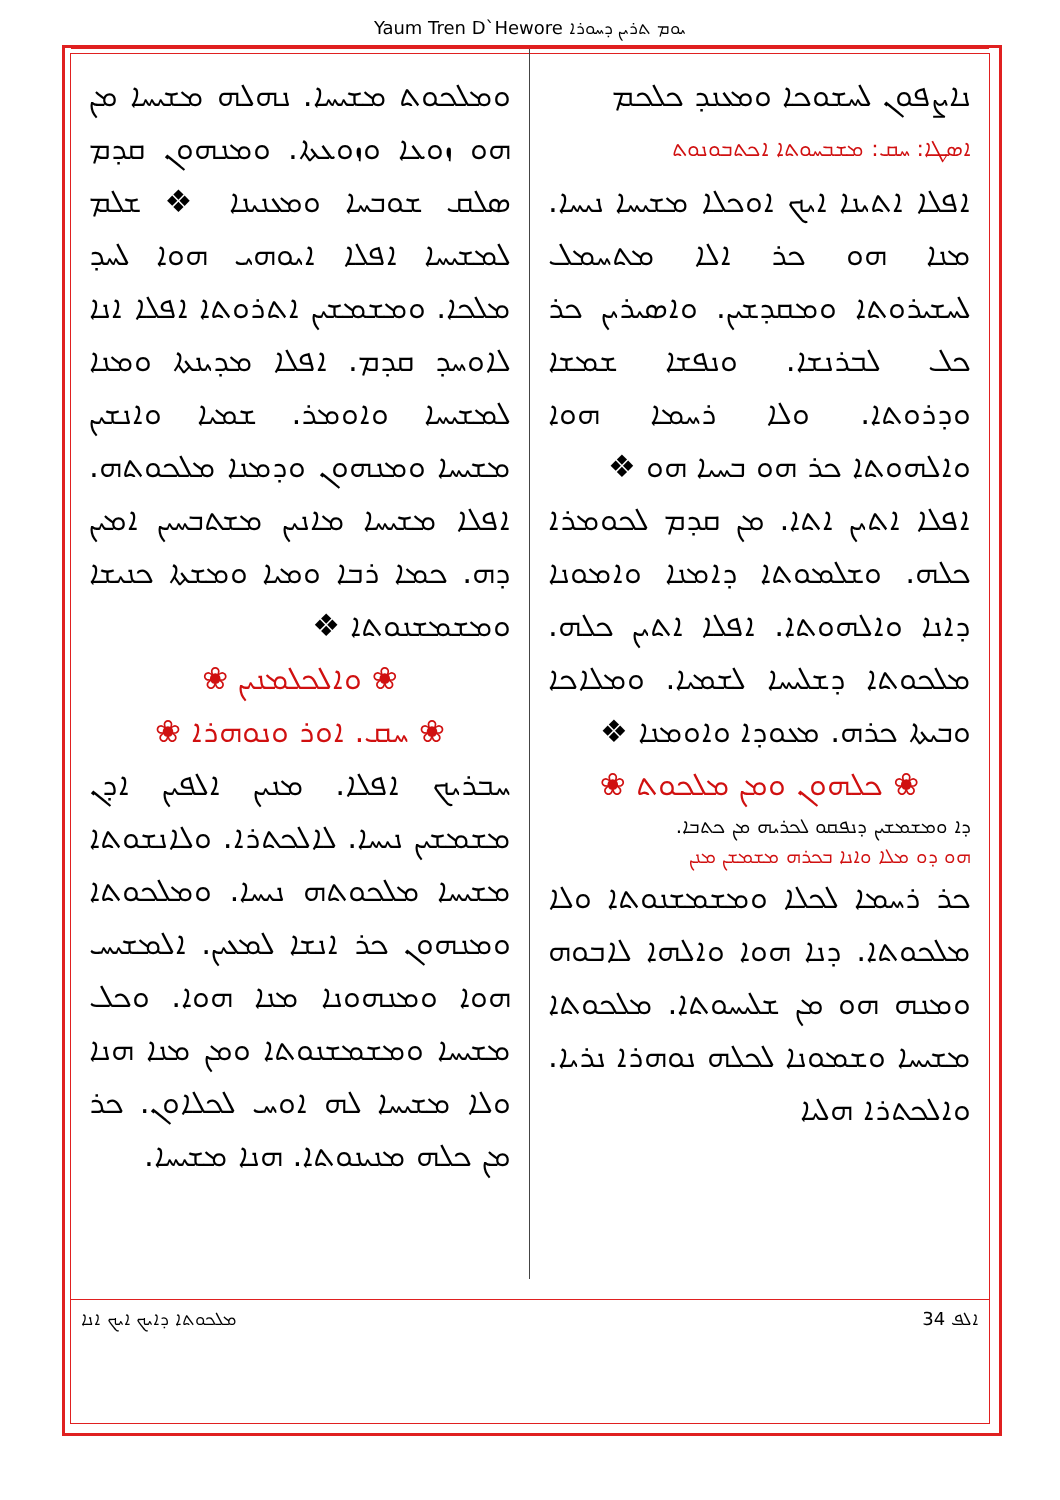Yaum Tren D`Hewore ܝܘܡ ܬܪܝܢ ܕܚܘܪܐ
ܢܐܨܦܘܢ ܠܚܫܘܟܐ ܘܡܥܢܕ ܟܠܟܡ
ܐܣܛܐ: ܚܩ: ܡܫܒܚܘܬܐ ܐܟܬܒܘܢܘܬ
ܐܦܠܐ ܐܬܝܢܐ ܐܝܟ ܐܘܟܠܐ ܡܫܝܚܐ ܢܝܚܐ. ܡܢܐ ܗܘ ܟܪ ܐܠܐ ܡܬܚܡܠ ܠܚܫܝܪܘܬܐ ܘܡܩܕܫܝܢ. ܘܐܣܝܪܝܢ ܟܪ ܟܠ ܠܒܪܢܫܐ. ܘܢܦܫܐ ܫܡܫܐ ܘܕܪܘܬܐ. ܘܠܐ ܪܚܡܐ ܗܘܐ ܘܐܠܗܘܬܐ ܟܪ ܗܘ ܒܚܝܐ ܗܘ ❖
ܐܦܠܐ ܐܬܝܢ ܐܬܐ. ܡܢ ܩܕܡ ܠܟܘܡܪܐ ܟܠܗ. ܘܫܠܡܘܬܐ ܕܐܡܢܐ ܘܐܡܘܢܐ ܕܐܢܐ ܘܐܠܗܘܬܐ. ܐܦܠܐ ܐܬܝܢ ܟܠܗ. ܡܠܟܘܬܐ ܕܫܠܝܚܐ ܠܫܡܝܐ. ܘܡܠܐܟܐ ܘܒܝܬܐ ܟܪܗ. ܡܥܘܕܐ ܘܐܘܡܢܐ ❖
❀ ܟܠܗܘܢ ܘܡܢ ܡܠܟܘܬ ❀
ܕܐ ܘܡܫܡܫܝܢ ܕܢܦܩܘ ܠܟܪܝܗ ܡܢ ܟܬܒܐ.
ܗܘ ܕܘ ܡܠܐ ܘܐܢܐ ܒܟܪܗ ܡܫܡܫܢ ܡܢܢ
ܟܪ ܪܚܡܐ ܠܟܠܐ ܘܡܫܡܫܢܘܬܐ ܘܠܐ ܡܠܟܘܬܐ. ܕܢܐ ܗܘܐ ܘܐܠܗܐ ܠܐܒܘܗ ܘܡܢܗ ܗܘ ܡܢ ܫܠܝܚܘܬܐ. ܡܠܟܘܬܐ ܡܫܝܚܐ ܘܫܡܘܢܐ ܠܟܠܗ ܢܘܗܪܐ ܢܪܝܐ. ܘܐܠܟܬܪܐ ܗܠܝܐ
ܘܡܠܟܘܬ ܡܫܝܚܐ. ܢܗܠܗ ܡܫܝܚܐ ܡܢ ܗܘ ܙܘܥܐ ܘܙܘܥܬܐ. ܘܡܢܗܘܢ ܩܕܡ ܣܠܩ ܫܘܒܚܐ ܘܡܥܢܝܢܐ ❖ ܫܠܡ ܠܡܫܝܚܐ ܐܦܠܐ ܐܝܘܗܝ ܗܘܐ ܠܚܕ ܡܠܟܐ. ܘܡܫܡܫܝܢ ܐܬܪܘܬܐ ܐܦܠܐ ܐܢܐ ܠܐܘܚܕ ܩܕܡ. ܐܦܠܐ ܡܕܝܢܬܐ ܘܡܢܐ ܠܡܫܝܚܐ ܘܐܘܡܪ. ܫܡܝܐ ܘܐܢܫܝܢ ܡܫܝܚܐ ܘܡܢܗܘܢ ܘܕܡܢܐ ܡܠܟܘܬܗ. ܐܦܠܐ ܡܫܝܚܐ ܡܐܢܝܢ ܡܫܬܒܚܝܢ ܐܡܝܢ ܕܗ. ܟܡܐ ܪܒܐ ܘܡܝܐ ܘܡܫܬܐ ܟܢܝܫܐ ܘܡܫܡܫܢܘܬܐ ❖
❀ ܘܐܠܟܠܡܢܝܢ ❀
❀ ܚܩ. ܐܘܪ ܘܢܘܗܪܐ ❀
ܚܒܪܝܟ ܐܦܠܐ. ܡܢܝܢ ܐܠܦܝܢ ܐܕܢ ܡܫܡܫܝܢ ܢܝܚܐ. ܠܐܠܟܬܪܐ. ܘܠܐܢܫܘܬܐ ܡܫܝܚܐ ܡܠܟܘܬܗ ܢܝܚܐ. ܘܡܠܟܘܬܐ ܘܡܢܗܘܢ ܟܪ ܐܢܫܐ ܠܡܥܝܢ. ܐܠܡܫܝܚ ܗܘܐ ܘܡܢܗܘܢܐ ܡܢܐ ܗܘܐ. ܘܟܠ ܡܫܝܚܐ ܘܡܫܡܫܢܘܬܐ ܘܡܢ ܡܢܐ ܗܢܐ ܘܠܐ ܡܫܝܚܐ ܠܗ ܐܘܚ ܠܟܠܐܘܢ. ܟܪ ܡܢ ܟܠܗ ܡܢܝܢܘܬܐ. ܗܢܐ ܡܫܝܚܐ.
ܡܠܟܘܬܐ ܕܐܝܟ ܐܝܟ ܐܢܐ ܐܠܦ 34